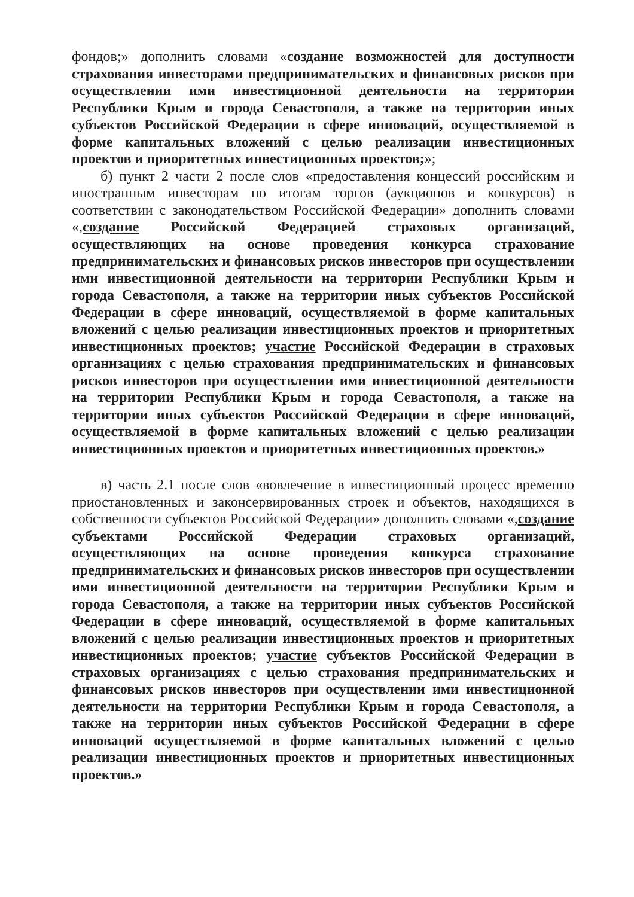фондов;» дополнить словами «создание возможностей для доступности страхования инвесторами предпринимательских и финансовых рисков при осуществлении ими инвестиционной деятельности на территории Республики Крым и города Севастополя, а также на территории иных субъектов Российской Федерации в сфере инноваций, осуществляемой в форме капитальных вложений с целью реализации инвестиционных проектов и приоритетных инвестиционных проектов;»;
б) пункт 2 части 2 после слов «предоставления концессий российским и иностранным инвесторам по итогам торгов (аукционов и конкурсов) в соответствии с законодательством Российской Федерации» дополнить словами «,создание Российской Федерацией страховых организаций, осуществляющих на основе проведения конкурса страхование предпринимательских и финансовых рисков инвесторов при осуществлении ими инвестиционной деятельности на территории Республики Крым и города Севастополя, а также на территории иных субъектов Российской Федерации в сфере инноваций, осуществляемой в форме капитальных вложений с целью реализации инвестиционных проектов и приоритетных инвестиционных проектов; участие Российской Федерации в страховых организациях с целью страхования предпринимательских и финансовых рисков инвесторов при осуществлении ими инвестиционной деятельности на территории Республики Крым и города Севастополя, а также на территории иных субъектов Российской Федерации в сфере инноваций, осуществляемой в форме капитальных вложений с целью реализации инвестиционных проектов и приоритетных инвестиционных проектов.»
в) часть 2.1 после слов «вовлечение в инвестиционный процесс временно приостановленных и законсервированных строек и объектов, находящихся в собственности субъектов Российской Федерации» дополнить словами «,создание субъектами Российской Федерации страховых организаций, осуществляющих на основе проведения конкурса страхование предпринимательских и финансовых рисков инвесторов при осуществлении ими инвестиционной деятельности на территории Республики Крым и города Севастополя, а также на территории иных субъектов Российской Федерации в сфере инноваций, осуществляемой в форме капитальных вложений с целью реализации инвестиционных проектов и приоритетных инвестиционных проектов; участие субъектов Российской Федерации в страховых организациях с целью страхования предпринимательских и финансовых рисков инвесторов при осуществлении ими инвестиционной деятельности на территории Республики Крым и города Севастополя, а также на территории иных субъектов Российской Федерации в сфере инноваций осуществляемой в форме капитальных вложений с целью реализации инвестиционных проектов и приоритетных инвестиционных проектов.»